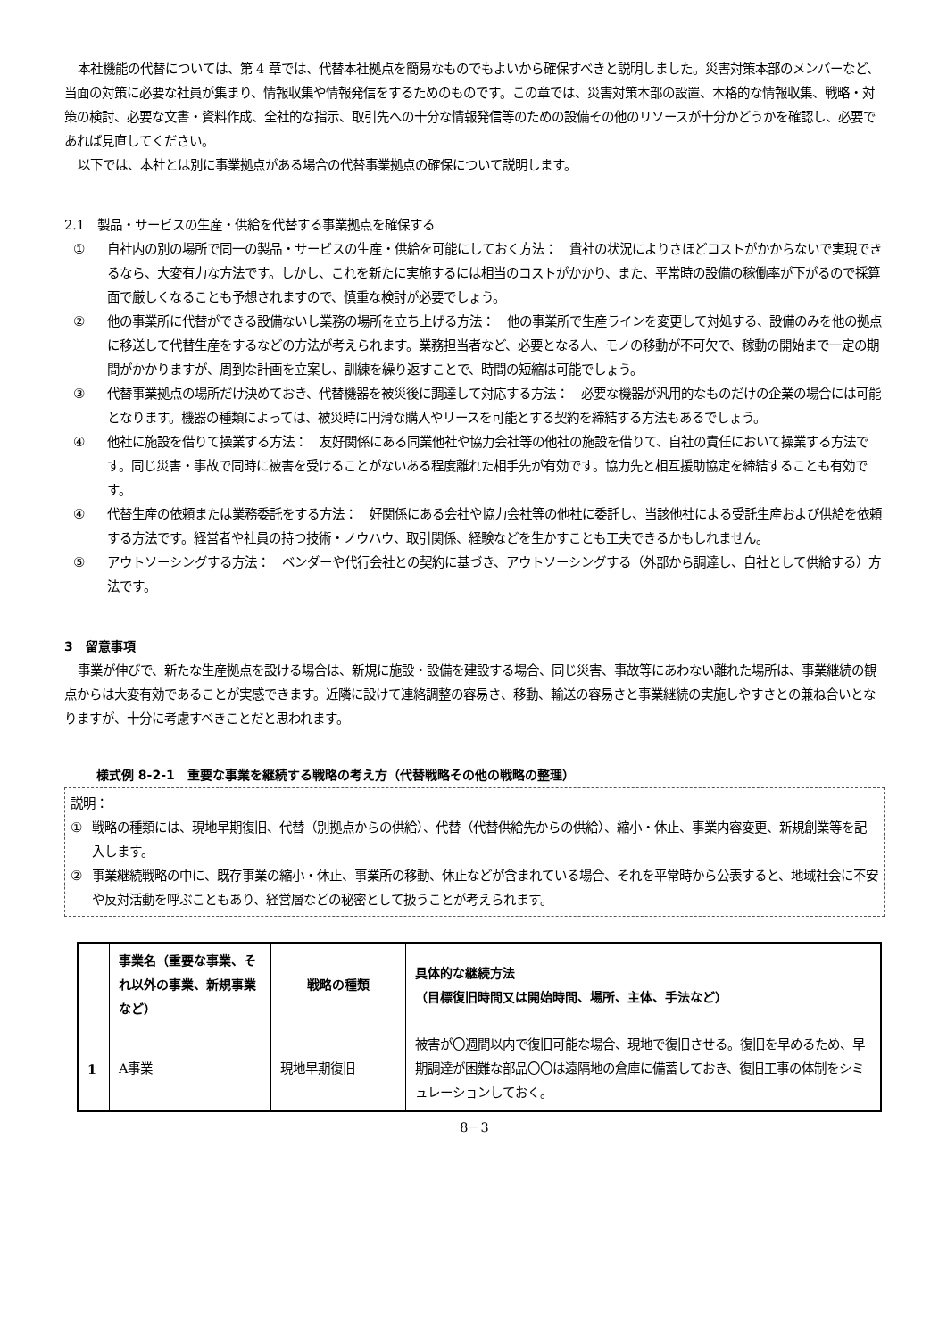本社機能の代替については、第 4 章では、代替本社拠点を簡易なものでもよいから確保すべきと説明しました。災害対策本部のメンバーなど、当面の対策に必要な社員が集まり、情報収集や情報発信をするためのものです。この章では、災害対策本部の設置、本格的な情報収集、戦略・対策の検討、必要な文書・資料作成、全社的な指示、取引先への十分な情報発信等のための設備その他のリソースが十分かどうかを確認し、必要であれば見直してください。
以下では、本社とは別に事業拠点がある場合の代替事業拠点の確保について説明します。
2.1　製品・サービスの生産・供給を代替する事業拠点を確保する
① 自社内の別の場所で同一の製品・サービスの生産・供給を可能にしておく方法：　貴社の状況によりさほどコストがかからないで実現できるなら、大変有力な方法です。しかし、これを新たに実施するには相当のコストがかかり、また、平常時の設備の稼働率が下がるので採算面で厳しくなることも予想されますので、慎重な検討が必要でしょう。
② 他の事業所に代替ができる設備ないし業務の場所を立ち上げる方法：　他の事業所で生産ラインを変更して対処する、設備のみを他の拠点に移送して代替生産をするなどの方法が考えられます。業務担当者など、必要となる人、モノの移動が不可欠で、稼動の開始まで一定の期間がかかりますが、周到な計画を立案し、訓練を繰り返すことで、時間の短縮は可能でしょう。
③ 代替事業拠点の場所だけ決めておき、代替機器を被災後に調達して対応する方法：　必要な機器が汎用的なものだけの企業の場合には可能となります。機器の種類によっては、被災時に円滑な購入やリースを可能とする契約を締結する方法もあるでしょう。
④ 他社に施設を借りて操業する方法：　友好関係にある同業他社や協力会社等の他社の施設を借りて、自社の責任において操業する方法です。同じ災害・事故で同時に被害を受けることがないある程度離れた相手先が有効です。協力先と相互援助協定を締結することも有効です。
④ 代替生産の依頼または業務委託をする方法：　好関係にある会社や協力会社等の他社に委託し、当該他社による受託生産および供給を依頼する方法です。経営者や社員の持つ技術・ノウハウ、取引関係、経験などを生かすことも工夫できるかもしれません。
⑤ アウトソーシングする方法：　ベンダーや代行会社との契約に基づき、アウトソーシングする（外部から調達し、自社として供給する）方法です。
3　留意事項
事業が伸びで、新たな生産拠点を設ける場合は、新規に施設・設備を建設する場合、同じ災害、事故等にあわない離れた場所は、事業継続の観点からは大変有効であることが実感できます。近隣に設けて連絡調整の容易さ、移動、輸送の容易さと事業継続の実施しやすさとの兼ね合いとなりますが、十分に考慮すべきことだと思われます。
様式例 8-2-1　重要な事業を継続する戦略の考え方（代替戦略その他の戦略の整理）
説明：
① 戦略の種類には、現地早期復旧、代替（別拠点からの供給）、代替（代替供給先からの供給）、縮小・休止、事業内容変更、新規創業等を記入します。
② 事業継続戦略の中に、既存事業の縮小・休止、事業所の移動、休止などが含まれている場合、それを平常時から公表すると、地域社会に不安や反対活動を呼ぶこともあり、経営層などの秘密として扱うことが考えられます。
| | 事業名（重要な事業、それ以外の事業、新規事業など） | 戦略の種類 | 具体的な継続方法 （目標復旧時間又は開始時間、場所、主体、手法など） |
| --- | --- | --- | --- |
| 1 | A事業 | 現地早期復旧 | 被害が〇週間以内で復旧可能な場合、現地で復旧させる。復旧を早めるため、早期調達が困難な部品〇〇は遠隔地の倉庫に備蓄しておき、復旧工事の体制をシミュレーションしておく。 |
8－3